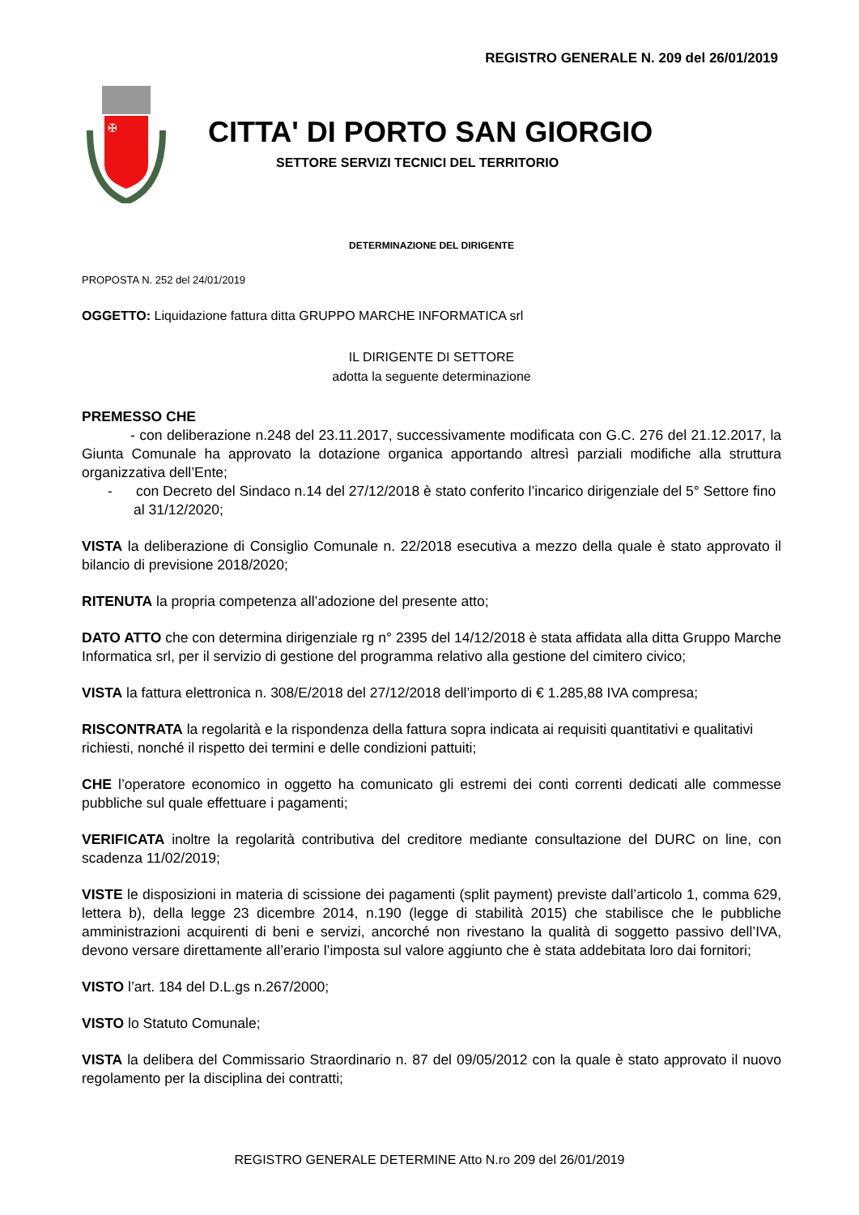REGISTRO GENERALE N. 209 del 26/01/2019
✠
CITTA' DI PORTO SAN GIORGIO
SETTORE SERVIZI TECNICI DEL TERRITORIO
DETERMINAZIONE DEL DIRIGENTE
PROPOSTA N. 252 del 24/01/2019
OGGETTO: Liquidazione fattura ditta GRUPPO MARCHE INFORMATICA srl
IL DIRIGENTE DI SETTORE
adotta la seguente determinazione
PREMESSO CHE
- con deliberazione n.248 del 23.11.2017, successivamente modificata con G.C. 276 del 21.12.2017, la Giunta Comunale ha approvato la dotazione organica apportando altresì parziali modifiche alla struttura organizzativa dell’Ente;
- con Decreto del Sindaco n.14 del 27/12/2018 è stato conferito l’incarico dirigenziale del 5° Settore fino al 31/12/2020;
VISTA la deliberazione di Consiglio Comunale n. 22/2018 esecutiva a mezzo della quale è stato approvato il bilancio di previsione 2018/2020;
RITENUTA la propria competenza all’adozione del presente atto;
DATO ATTO che con determina dirigenziale rg n° 2395 del 14/12/2018 è stata affidata alla ditta Gruppo Marche Informatica srl, per il servizio di gestione del programma relativo alla gestione del cimitero civico;
VISTA la fattura elettronica n. 308/E/2018 del 27/12/2018 dell’importo di € 1.285,88 IVA compresa;
RISCONTRATA la regolarità e la rispondenza della fattura sopra indicata ai requisiti quantitativi e qualitativi richiesti, nonché il rispetto dei termini e delle condizioni pattuiti;
CHE l’operatore economico in oggetto ha comunicato gli estremi dei conti correnti dedicati alle commesse pubbliche sul quale effettuare i pagamenti;
VERIFICATA inoltre la regolarità contributiva del creditore mediante consultazione del DURC on line, con scadenza 11/02/2019;
VISTE le disposizioni in materia di scissione dei pagamenti (split payment) previste dall’articolo 1, comma 629, lettera b), della legge 23 dicembre 2014, n.190 (legge di stabilità 2015) che stabilisce che le pubbliche amministrazioni acquirenti di beni e servizi, ancorché non rivestano la qualità di soggetto passivo dell’IVA, devono versare direttamente all’erario l’imposta sul valore aggiunto che è stata addebitata loro dai fornitori;
VISTO l’art. 184 del D.L.gs n.267/2000;
VISTO lo Statuto Comunale;
VISTA la delibera del Commissario Straordinario n. 87 del 09/05/2012 con la quale è stato approvato il nuovo regolamento per la disciplina dei contratti;
REGISTRO GENERALE DETERMINE Atto N.ro 209 del 26/01/2019